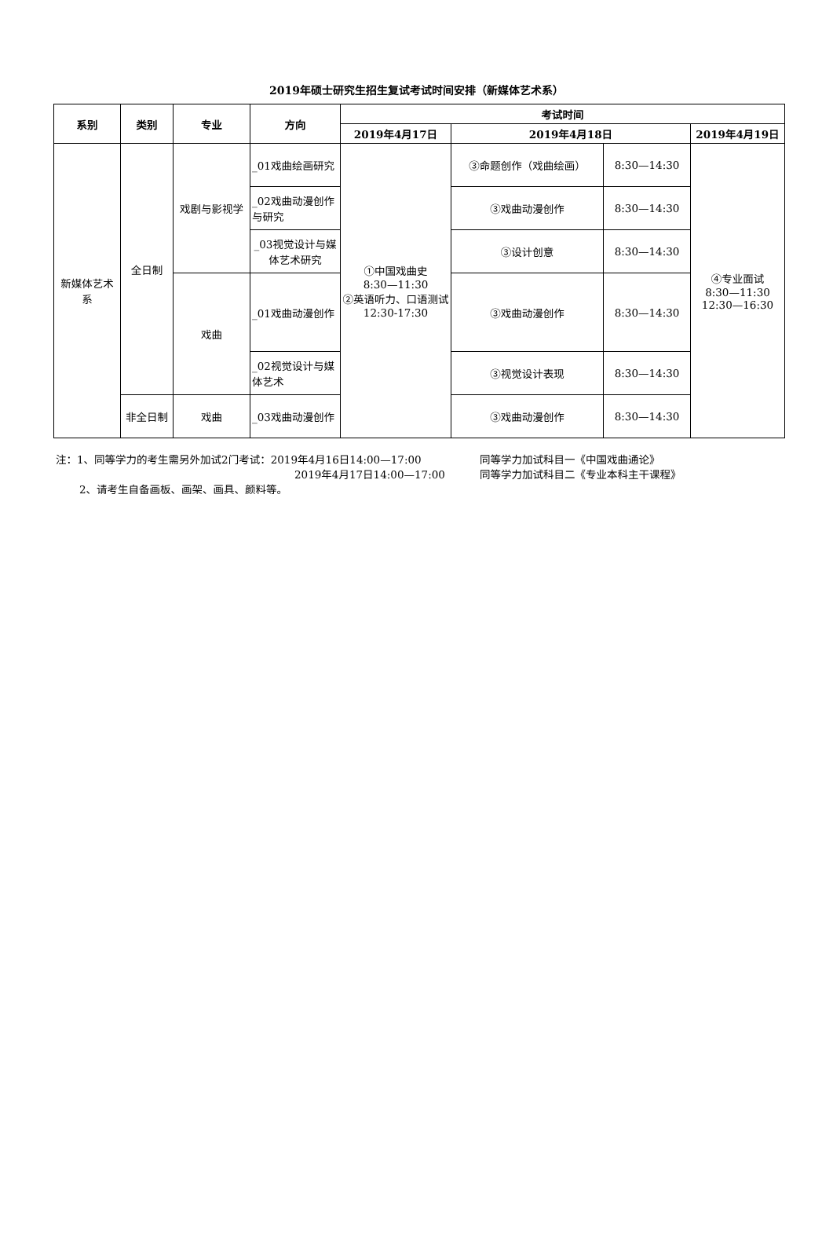2019年硕士研究生招生复试考试时间安排（新媒体艺术系）
| 系别 | 类别 | 专业 | 方向 | 考试时间 | | | |
| --- | --- | --- | --- | --- | --- | --- | --- |
| | | | | 2019年4月17日 | 2019年4月18日 | | 2019年4月19日 |
| 新媒体艺术系 | 全日制 | 戏剧与影视学 | _01戏曲绘画研究 | ①中国戏曲史 8:30—11:30 ②英语听力、口语测试12:30-17:30 | ③命题创作（戏曲绘画） | 8:30—14:30 | ④专业面试 8:30—11:30 12:30—16:30 |
| | | | _02戏曲动漫创作与研究 | | ③戏曲动漫创作 | 8:30—14:30 | |
| | | | _03视觉设计与媒体艺术研究 | | ③设计创意 | 8:30—14:30 | |
| | | 戏曲 | _01戏曲动漫创作 | | ③戏曲动漫创作 | 8:30—14:30 | |
| | | | _02视觉设计与媒体艺术 | | ③视觉设计表现 | 8:30—14:30 | |
| | 非全日制 | 戏曲 | _03戏曲动漫创作 | | ③戏曲动漫创作 | 8:30—14:30 | |
注：1、同等学力的考生需另外加试2门考试：2019年4月16日14:00—17:00 同等学力加试科目一《中国戏曲通论》
2019年4月17日14:00—17:00 同等学力加试科目二《专业本科主干课程》
2、请考生自备画板、画架、画具、颜料等。